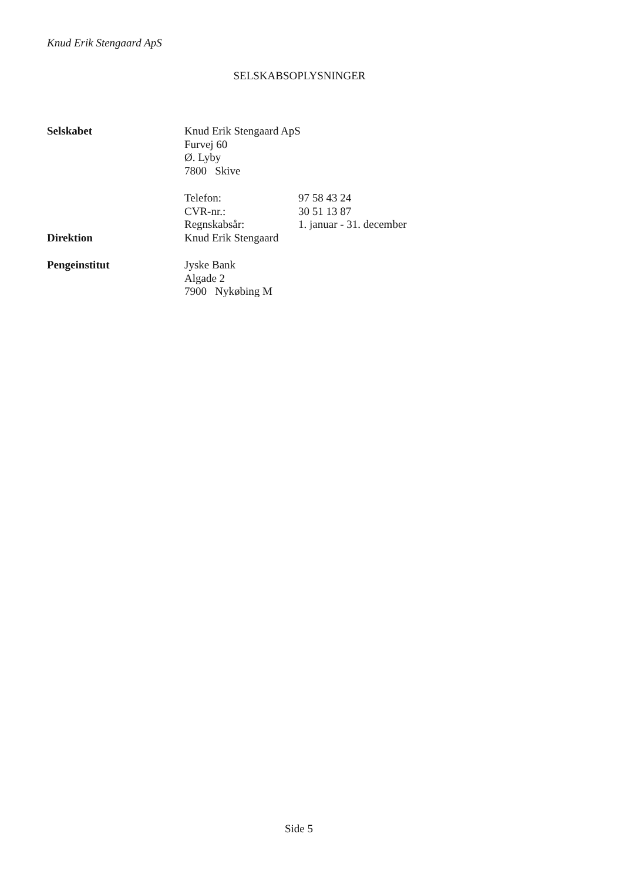Knud Erik Stengaard ApS
SELSKABSOPLYSNINGER
| Selskabet | Knud Erik Stengaard ApS Furvej 60 Ø. Lyby 7800 Skive | |
| | Telefon: | 97 58 43 24 |
| | CVR-nr.: | 30 51 13 87 |
| | Regnskabsår: | 1. januar - 31. december |
| Direktion | Knud Erik Stengaard | |
| Pengeinstitut | Jyske Bank Algade 2 7900 Nykøbing M | |
Side 5